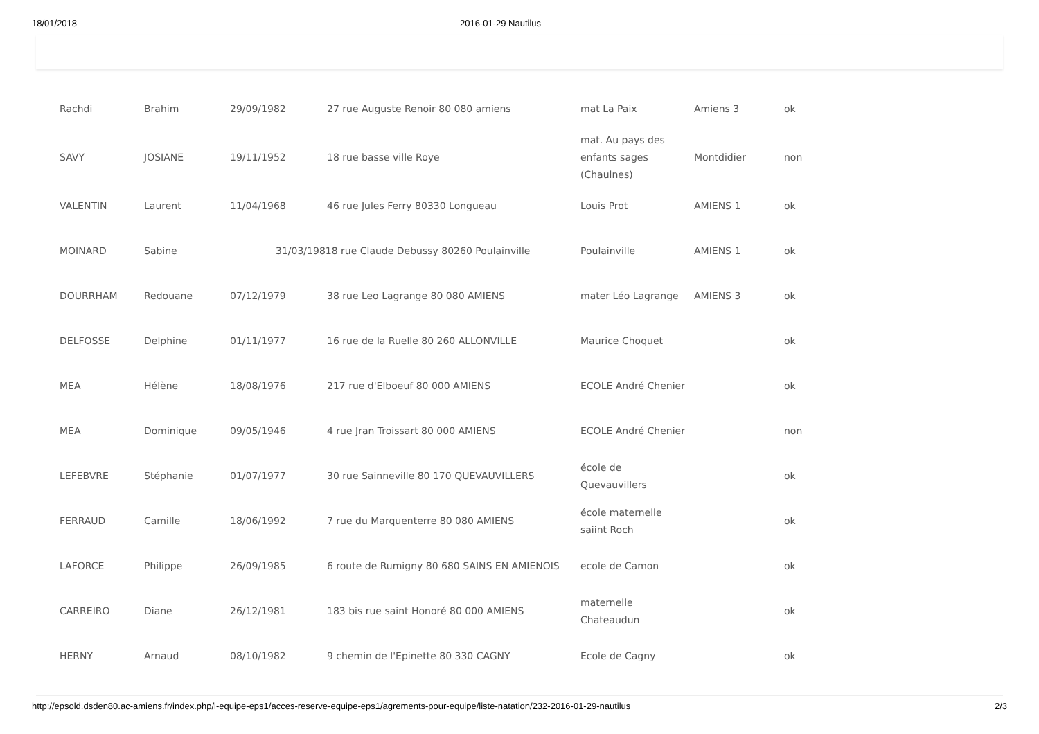18/01/2018 2016-01-29 Nautilus
| Rachdi | Brahim | 29/09/1982 | 27 rue Auguste Renoir 80 080 amiens | mat La Paix | Amiens 3 | ok |
| SAVY | JOSIANE | 19/11/1952 | 18 rue basse ville Roye | mat. Au pays des enfants sages (Chaulnes) | Montdidier | non |
| VALENTIN | Laurent | 11/04/1968 | 46 rue Jules Ferry 80330 Longueau | Louis Prot | AMIENS 1 | ok |
| MOINARD | Sabine | 31/03/19818 rue Claude Debussy 80260 Poulainville | | Poulainville | AMIENS 1 | ok |
| DOURRHAM | Redouane | 07/12/1979 | 38 rue Leo Lagrange 80 080 AMIENS | mater Léo Lagrange | AMIENS 3 | ok |
| DELFOSSE | Delphine | 01/11/1977 | 16 rue de la Ruelle 80 260 ALLONVILLE | Maurice Choquet | | ok |
| MEA | Hélène | 18/08/1976 | 217 rue d'Elboeuf 80 000 AMIENS | ECOLE André Chenier | | ok |
| MEA | Dominique | 09/05/1946 | 4 rue Jran Troissart 80 000 AMIENS | ECOLE André Chenier | | non |
| LEFEBVRE | Stéphanie | 01/07/1977 | 30 rue Sainneville 80 170 QUEVAUVILLERS | école de Quevauvillers | | ok |
| FERRAUD | Camille | 18/06/1992 | 7 rue du Marquenterre 80 080 AMIENS | école maternelle saiint Roch | | ok |
| LAFORCE | Philippe | 26/09/1985 | 6 route de Rumigny 80 680 SAINS EN AMIENOIS | ecole de Camon | | ok |
| CARREIRO | Diane | 26/12/1981 | 183 bis rue saint Honoré 80 000 AMIENS | maternelle Chateaudun | | ok |
| HERNY | Arnaud | 08/10/1982 | 9 chemin de l'Epinette 80 330 CAGNY | Ecole de Cagny | | ok |
http://epsold.dsden80.ac-amiens.fr/index.php/l-equipe-eps1/acces-reserve-equipe-eps1/agrements-pour-equipe/liste-natation/232-2016-01-29-nautilus
2/3